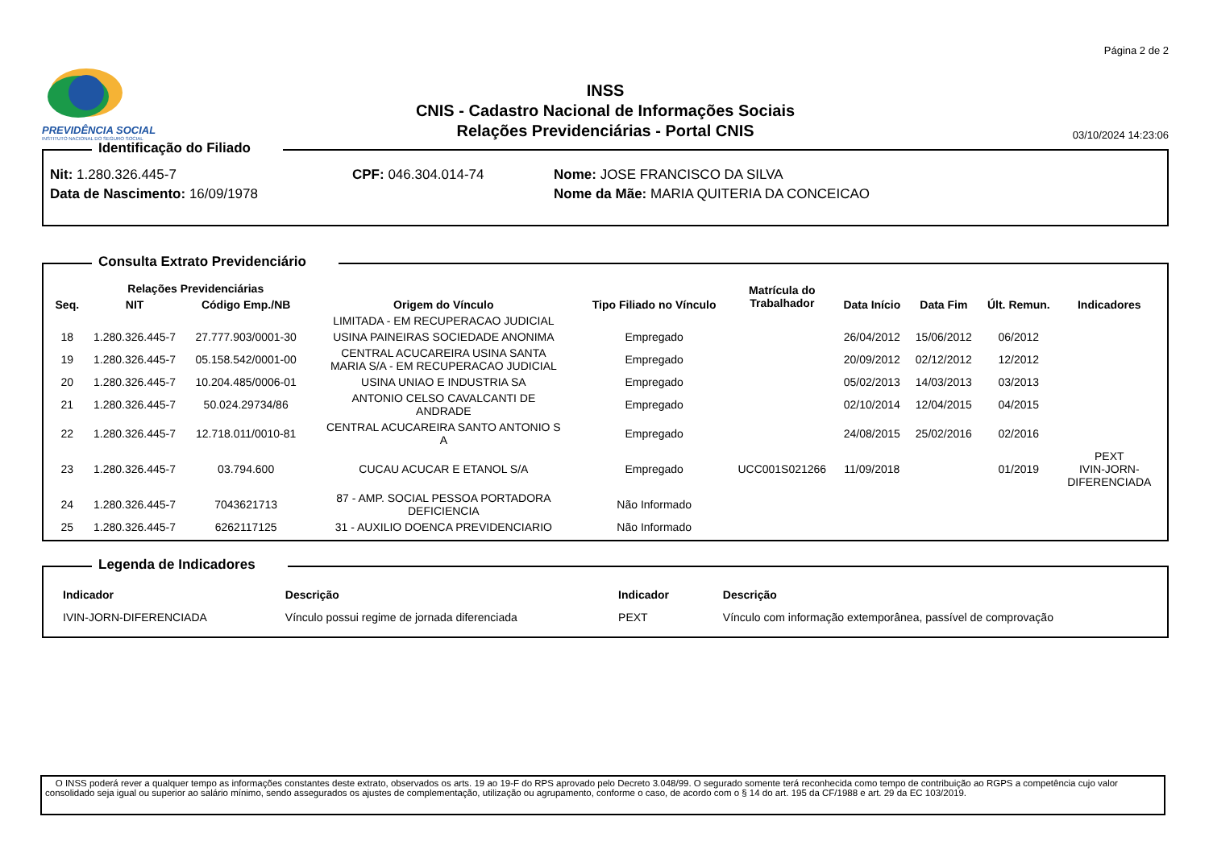PREVIDÊNCIA SOCIAL
INSTITUTO NACIONAL DO SEGURO SOCIAL
INSS
CNIS - Cadastro Nacional de Informações Sociais
Relações Previdenciárias - Portal CNIS
Página 2 de 2
03/10/2024 14:23:06
Identificação do Filiado
Nit: 1.280.326.445-7
CPF: 046.304.014-74
Nome: JOSE FRANCISCO DA SILVA
Data de Nascimento: 16/09/1978
Nome da Mãe: MARIA QUITERIA DA CONCEICAO
Consulta Extrato Previdenciário
| | Relações Previdenciárias | | | | Matrícula do Trabalhador | | | | |
| --- | --- | --- | --- | --- | --- | --- | --- | --- | --- |
| Seq. | NIT | Código Emp./NB | Origem do Vínculo | Tipo Filiado no Vínculo | | Data Início | Data Fim | Últ. Remun. | Indicadores |
| | | | LIMITADA - EM RECUPERACAO JUDICIAL | | | | | | |
| 18 | 1.280.326.445-7 | 27.777.903/0001-30 | USINA PAINEIRAS SOCIEDADE ANONIMA | Empregado | | 26/04/2012 | 15/06/2012 | 06/2012 | |
| 19 | 1.280.326.445-7 | 05.158.542/0001-00 | CENTRAL ACUCAREIRA USINA SANTA MARIA S/A - EM RECUPERACAO JUDICIAL | Empregado | | 20/09/2012 | 02/12/2012 | 12/2012 | |
| 20 | 1.280.326.445-7 | 10.204.485/0006-01 | USINA UNIAO E INDUSTRIA SA | Empregado | | 05/02/2013 | 14/03/2013 | 03/2013 | |
| 21 | 1.280.326.445-7 | 50.024.29734/86 | ANTONIO CELSO CAVALCANTI DE ANDRADE | Empregado | | 02/10/2014 | 12/04/2015 | 04/2015 | |
| 22 | 1.280.326.445-7 | 12.718.011/0010-81 | CENTRAL ACUCAREIRA SANTO ANTONIO S A | Empregado | | 24/08/2015 | 25/02/2016 | 02/2016 | |
| 23 | 1.280.326.445-7 | 03.794.600 | CUCAU ACUCAR E ETANOL S/A | Empregado | UCC001S021266 | 11/09/2018 | | 01/2019 | PEXT IVIN-JORN- DIFERENCIADA |
| 24 | 1.280.326.445-7 | 7043621713 | 87 - AMP. SOCIAL PESSOA PORTADORA DEFICIENCIA | Não Informado | | | | | |
| 25 | 1.280.326.445-7 | 6262117125 | 31 - AUXILIO DOENCA PREVIDENCIARIO | Não Informado | | | | | |
Legenda de Indicadores
| Indicador | Descrição | Indicador | Descrição |
| --- | --- | --- | --- |
| IVIN-JORN-DIFERENCIADA | Vínculo possui regime de jornada diferenciada | PEXT | Vínculo com informação extemporânea, passível de comprovação |
O INSS poderá rever a qualquer tempo as informações constantes deste extrato, observados os arts. 19 ao 19-F do RPS aprovado pelo Decreto 3.048/99. O segurado somente terá reconhecida como tempo de contribuição ao RGPS a competência cujo valor consolidado seja igual ou superior ao salário mínimo, sendo assegurados os ajustes de complementação, utilização ou agrupamento, conforme o caso, de acordo com o § 14 do art. 195 da CF/1988 e art. 29 da EC 103/2019.